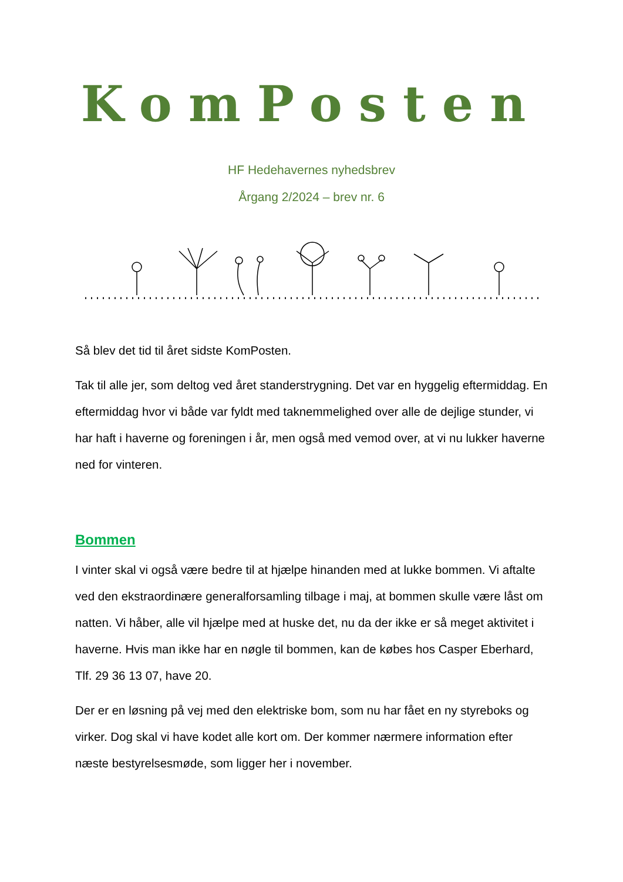KomPosten
HF Hedehavernes nyhedsbrev
Årgang 2/2024 – brev nr. 6
Så blev det tid til året sidste KomPosten.
Tak til alle jer, som deltog ved året standerstrygning. Det var en hyggelig eftermiddag. En eftermiddag hvor vi både var fyldt med taknemmelighed over alle de dejlige stunder, vi har haft i haverne og foreningen i år, men også med vemod over, at vi nu lukker haverne ned for vinteren.
Bommen
I vinter skal vi også være bedre til at hjælpe hinanden med at lukke bommen. Vi aftalte ved den ekstraordinære generalforsamling tilbage i maj, at bommen skulle være låst om natten. Vi håber, alle vil hjælpe med at huske det, nu da der ikke er så meget aktivitet i haverne. Hvis man ikke har en nøgle til bommen, kan de købes hos Casper Eberhard, Tlf. 29 36 13 07, have 20.
Der er en løsning på vej med den elektriske bom, som nu har fået en ny styreboks og virker. Dog skal vi have kodet alle kort om. Der kommer nærmere information efter næste bestyrelsesmøde, som ligger her i november.